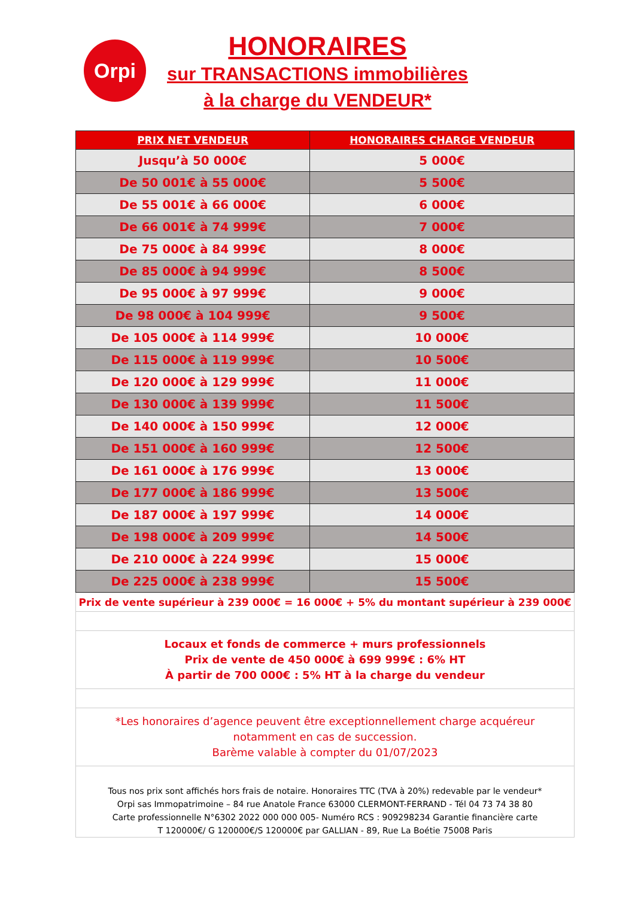Orpi
HONORAIRES
sur TRANSACTIONS immobilières
à la charge du VENDEUR*
| PRIX NET VENDEUR | HONORAIRES CHARGE VENDEUR |
| --- | --- |
| Jusqu’à 50 000€ | 5 000€ |
| De 50 001€ à 55 000€ | 5 500€ |
| De 55 001€ à 66 000€ | 6 000€ |
| De 66 001€ à 74 999€ | 7 000€ |
| De 75 000€ à 84 999€ | 8 000€ |
| De 85 000€ à 94 999€ | 8 500€ |
| De 95 000€ à 97 999€ | 9 000€ |
| De 98 000€ à 104 999€ | 9 500€ |
| De 105 000€ à 114 999€ | 10 000€ |
| De 115 000€ à 119 999€ | 10 500€ |
| De 120 000€ à 129 999€ | 11 000€ |
| De 130 000€ à 139 999€ | 11 500€ |
| De 140 000€ à 150 999€ | 12 000€ |
| De 151 000€ à 160 999€ | 12 500€ |
| De 161 000€ à 176 999€ | 13 000€ |
| De 177 000€ à 186 999€ | 13 500€ |
| De 187 000€ à 197 999€ | 14 000€ |
| De 198 000€ à 209 999€ | 14 500€ |
| De 210 000€ à 224 999€ | 15 000€ |
| De 225 000€ à 238 999€ | 15 500€ |
| Prix de vente supérieur à 239 000€ = 16 000€ + 5% du montant supérieur à 239 000€ | |
| Locaux et fonds de commerce + murs professionnels Prix de vente de 450 000€ à 699 999€ : 6% HT À partir de 700 000€ : 5% HT à la charge du vendeur | |
| *Les honoraires d’agence peuvent être exceptionnellement charge acquéreur notamment en cas de succession. Barème valable à compter du 01/07/2023 | |
| Tous nos prix sont affichés hors frais de notaire. Honoraires TTC (TVA à 20%) redevable par le vendeur* Orpi sas Immopatrimoine – 84 rue Anatole France 63000 CLERMONT-FERRAND - Tél 04 73 74 38 80 Carte professionnelle N°6302 2022 000 000 005- Numéro RCS : 909298234 Garantie financière carte T 120000€/ G 120000€/S 120000€ par GALLIAN - 89, Rue La Boétie 75008 Paris | |